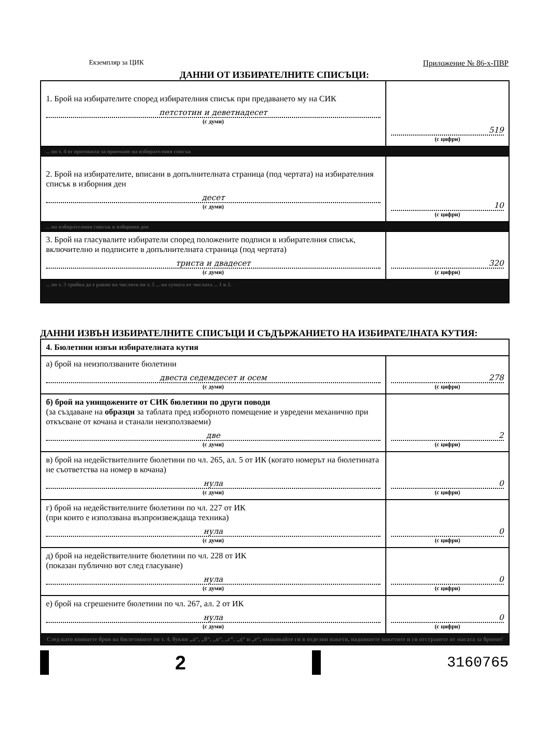Екземпляр за ЦИК Приложение № 86-х-ПВР
ДАННИ ОТ ИЗБИРАТЕЛНИТЕ СПИСЪЦИ:
| 1. Брой на избирателите според избирателния списък при предаването му на СИК петстотин и деветнадесет (с думи) | 519 (с цифри) |
| ... по т. 4 от протокола за приемане на избирателния списък | |
| 2. Брой на избирателите, вписани в допълнителната страница (под чертата) на избирателния списък в изборния ден десет (с думи) | 10 (с цифри) |
| ... на избирателния списък в изборния ден | |
| 3. Брой на гласувалите избиратели според положените подписи в избирателния списък, включително и подписите в допълнителната страница (под чертата) триста и двадесет (с думи) | 320 (с цифри) |
| ... по т. 3 трябва да е равно на числото по т. 5 ... на сумата от числата ... 1 и 2. | |
ДАННИ ИЗВЪН ИЗБИРАТЕЛНИТЕ СПИСЪЦИ И СЪДЪРЖАНИЕТО НА ИЗБИРАТЕЛНАТА КУТИЯ:
| 4. Бюлетини извън избирателната кутия | |
| а) брой на неизползваните бюлетини двеста седемдесет и осем (с думи) | 278 (с цифри) |
| б) брой на унищожените от СИК бюлетини по други поводи (за създаване на образци за таблата пред изборното помещение и увредени механично при откъсване от кочана и станали неизползваеми) две (с думи) | 2 (с цифри) |
| в) брой на недействителните бюлетини по чл. 265, ал. 5 от ИК (когато номерът на бюлетината не съответства на номер в кочана) нула (с думи) | 0 (с цифри) |
| г) брой на недействителните бюлетини по чл. 227 от ИК (при които е използвана възпроизвеждаща техника) нула (с думи) | 0 (с цифри) |
| д) брой на недействителните бюлетини по чл. 228 от ИК (показан публично вот след гласуване) нула (с думи) | 0 (с цифри) |
| е) брой на сгрешените бюлетини по чл. 267, ал. 2 от ИК нула (с думи) | 0 (с цифри) |
| След като впишете броя на бюлетините по т. 4, букви „а“, „б“, „в“, „г“, „д“ и „е“, опаковайте ги в отделни пакети, надпишете пакетите и ги отстранете от масата за броене! | |
2
3160765